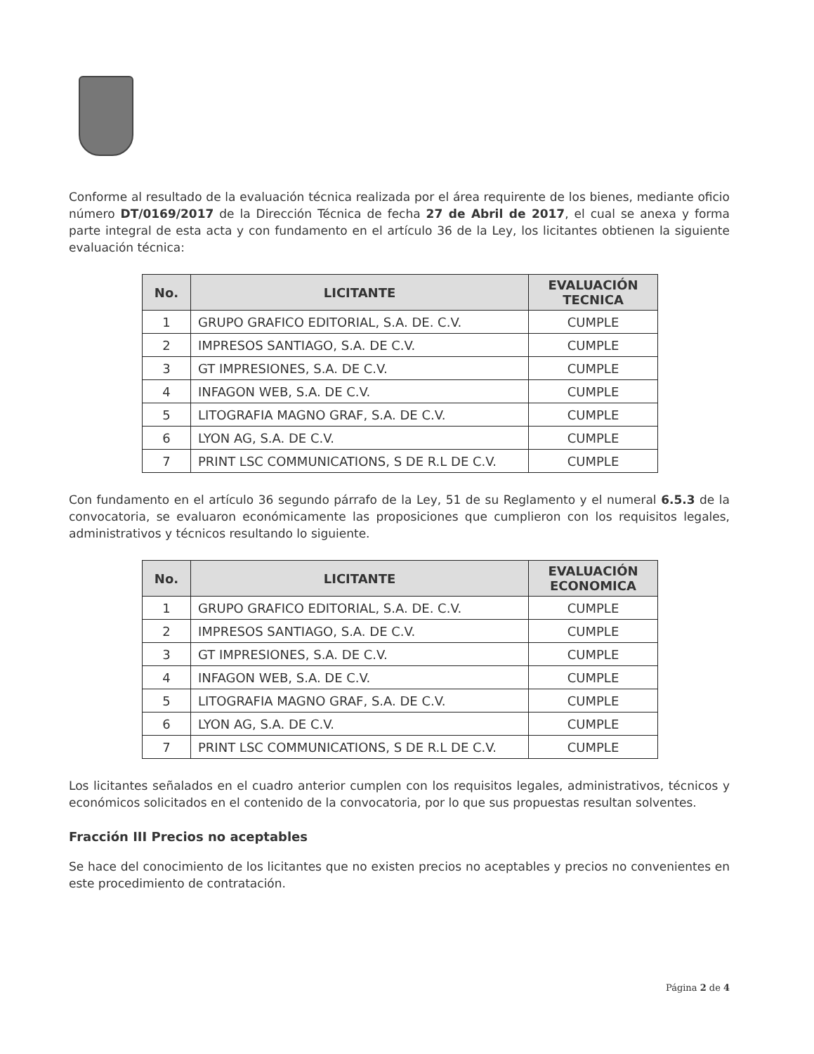Conforme al resultado de la evaluación técnica realizada por el área requirente de los bienes, mediante oficio número DT/0169/2017 de la Dirección Técnica de fecha 27 de Abril de 2017, el cual se anexa y forma parte integral de esta acta y con fundamento en el artículo 36 de la Ley, los licitantes obtienen la siguiente evaluación técnica:
| No. | LICITANTE | EVALUACIÓN TECNICA |
| --- | --- | --- |
| 1 | GRUPO GRAFICO EDITORIAL, S.A. DE. C.V. | CUMPLE |
| 2 | IMPRESOS SANTIAGO, S.A. DE C.V. | CUMPLE |
| 3 | GT IMPRESIONES, S.A. DE C.V. | CUMPLE |
| 4 | INFAGON WEB, S.A. DE C.V. | CUMPLE |
| 5 | LITOGRAFIA MAGNO GRAF, S.A. DE C.V. | CUMPLE |
| 6 | LYON AG, S.A. DE C.V. | CUMPLE |
| 7 | PRINT LSC COMMUNICATIONS, S DE R.L DE C.V. | CUMPLE |
Con fundamento en el artículo 36 segundo párrafo de la Ley, 51 de su Reglamento y el numeral 6.5.3 de la convocatoria, se evaluaron económicamente las proposiciones que cumplieron con los requisitos legales, administrativos y técnicos resultando lo siguiente.
| No. | LICITANTE | EVALUACIÓN ECONOMICA |
| --- | --- | --- |
| 1 | GRUPO GRAFICO EDITORIAL, S.A. DE. C.V. | CUMPLE |
| 2 | IMPRESOS SANTIAGO, S.A. DE C.V. | CUMPLE |
| 3 | GT IMPRESIONES, S.A. DE C.V. | CUMPLE |
| 4 | INFAGON WEB, S.A. DE C.V. | CUMPLE |
| 5 | LITOGRAFIA MAGNO GRAF, S.A. DE C.V. | CUMPLE |
| 6 | LYON AG, S.A. DE C.V. | CUMPLE |
| 7 | PRINT LSC COMMUNICATIONS, S DE R.L DE C.V. | CUMPLE |
Los licitantes señalados en el cuadro anterior cumplen con los requisitos legales, administrativos, técnicos y económicos solicitados en el contenido de la convocatoria, por lo que sus propuestas resultan solventes.
Fracción III Precios no aceptables
Se hace del conocimiento de los licitantes que no existen precios no aceptables y precios no convenientes en este procedimiento de contratación.
Página 2 de 4